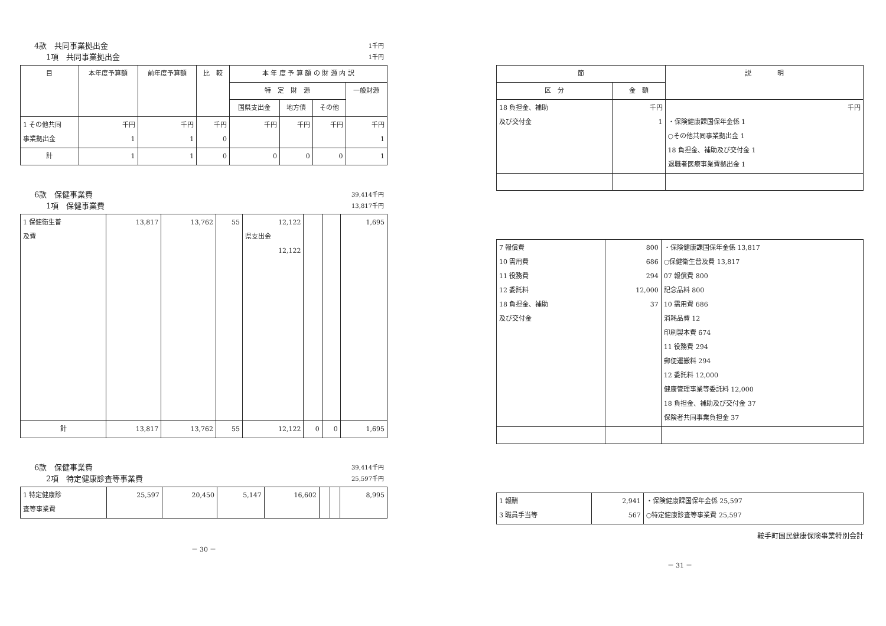4款　共同事業拠出金 1千円
1項　共同事業拠出金 1千円
| 目 | 本年度予算額 | 前年度予算額 | 比 較 | 本 年 度 予 算 額 の 財 源 内 訳 | | | |
| --- | --- | --- | --- | --- | --- | --- | --- |
| | | | | 特 定 財 源 | | | 一般財源 |
| | | | | 国県支出金 | 地方債 | その他 | |
| 1 その他共同 事業拠出金 | 千円 1 | 千円 1 | 千円 0 | 千円 | 千円 | 千円 | 千円 1 |
| 計 | 1 | 1 | 0 | 0 | 0 | 0 | 1 |
6款　保健事業費 39,414千円
1項　保健事業費 13,817千円
| 1 保健衛生普 及費 | 13,817 | 13,762 | 55 | 12,122 県支出金 12,122 | | | 1,695 |
| 計 | 13,817 | 13,762 | 55 | 12,122 | 0 | 0 | 1,695 |
6款　保健事業費 39,414千円
2項　特定健康診査等事業費 25,597千円
| 1 特定健康診 査等事業費 | 25,597 | 20,450 | 5,147 | 16,602 | | | 8,995 |
－ 30 －
| 節 | | 説 明 |
| --- | --- | --- |
| 区 分 | 金 額 | |
| 18 負担金、補助 及び交付金 | 千円 1 | 千円 ・保険健康課国保年金係 1 ○その他共同事業拠出金 1 18 負担金、補助及び交付金 1 退職者医療事業費拠出金 1 |
| 7 報償費 10 需用費 11 役務費 12 委託料 18 負担金、補助 及び交付金 | 800 686 294 12,000 37 | ・保険健康課国保年金係 13,817 ○保健衛生普及費 13,817 07 報償費 800 記念品料 800 10 需用費 686 消耗品費 12 印刷製本費 674 11 役務費 294 郵便運搬料 294 12 委託料 12,000 健康管理事業等委託料 12,000 18 負担金、補助及び交付金 37 保険者共同事業負担金 37 |
| 1 報酬 3 職員手当等 | 2,941 567 | ・保険健康課国保年金係 25,597 ○特定健康診査等事業費 25,597 |
鞍手町国民健康保険事業特別会計
－ 31 －